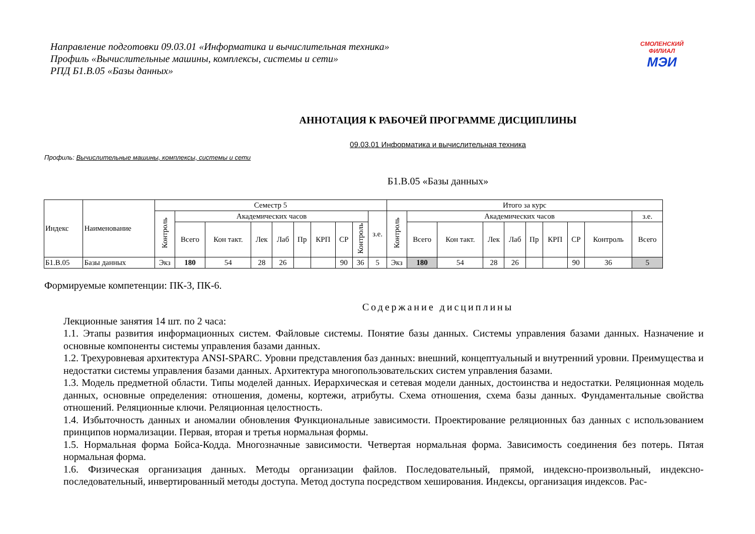СМОЛЕНСКИЙ
ФИЛИАЛ
МЭИ
Направление подготовки 09.03.01 «Информатика и вычислительная техника»
Профиль «Вычислительные машины, комплексы, системы и сети»
РПД Б1.В.05 «Базы данных»
АННОТАЦИЯ К РАБОЧЕЙ ПРОГРАММЕ ДИСЦИПЛИНЫ
09.03.01 Информатика и вычислительная техника
Профиль: Вычислительные машины, комплексы, системы и сети
Б1.В.05 «Базы данных»
| Индекс | Наименование | Семестр 5 | | | | | | | | | | Итого за курс | | | | | | | | | |
| --- | --- | --- | --- | --- | --- | --- | --- | --- | --- | --- | --- | --- | --- | --- | --- | --- | --- | --- | --- | --- | --- |
| | | Контроль | Академических часов | | | | | | | | з.е. | Контроль | Академических часов | | | | | | | | з.е. |
| | | | Всего | Кон такт. | Лек | Лаб | Пр | КРП | СР | Контроль | | | Всего | Кон такт. | Лек | Лаб | Пр | КРП | СР | Контроль | Всего |
| Б1.В.05 | Базы данных | Экз | 180 | 54 | 28 | 26 | | | 90 | 36 | 5 | Экз | 180 | 54 | 28 | 26 | | | 90 | 36 | 5 |
Формируемые компетенции: ПК-3, ПК-6.
Содержание дисциплины
Лекционные занятия 14 шт. по 2 часа:
1.1. Этапы развития информационных систем. Файловые системы. Понятие базы данных. Системы управления базами данных. Назначение и основные компоненты системы управления базами данных.
1.2. Трехуровневая архитектура ANSI-SPARC. Уровни представления баз данных: внешний, концептуальный и внутренний уровни. Преимущества и недостатки системы управления базами данных. Архитектура многопользовательских систем управления базами.
1.3. Модель предметной области. Типы моделей данных. Иерархическая и сетевая модели данных, достоинства и недостатки. Реляционная модель данных, основные определения: отношения, домены, кортежи, атрибуты. Схема отношения, схема базы данных. Фундаментальные свойства отношений. Реляционные ключи. Реляционная целостность.
1.4. Избыточность данных и аномалии обновления Функциональные зависимости. Проектирование реляционных баз данных с использованием принципов нормализации. Первая, вторая и третья нормальная формы.
1.5. Нормальная форма Бойса-Кодда. Многозначные зависимости. Четвертая нормальная форма. Зависимость соединения без потерь. Пятая нормальная форма.
1.6. Физическая организация данных. Методы организации файлов. Последовательный, прямой, индексно-произвольный, индексно-последовательный, инвертированный методы доступа. Метод доступа посредством хеширования. Индексы, организация индексов. Рас-